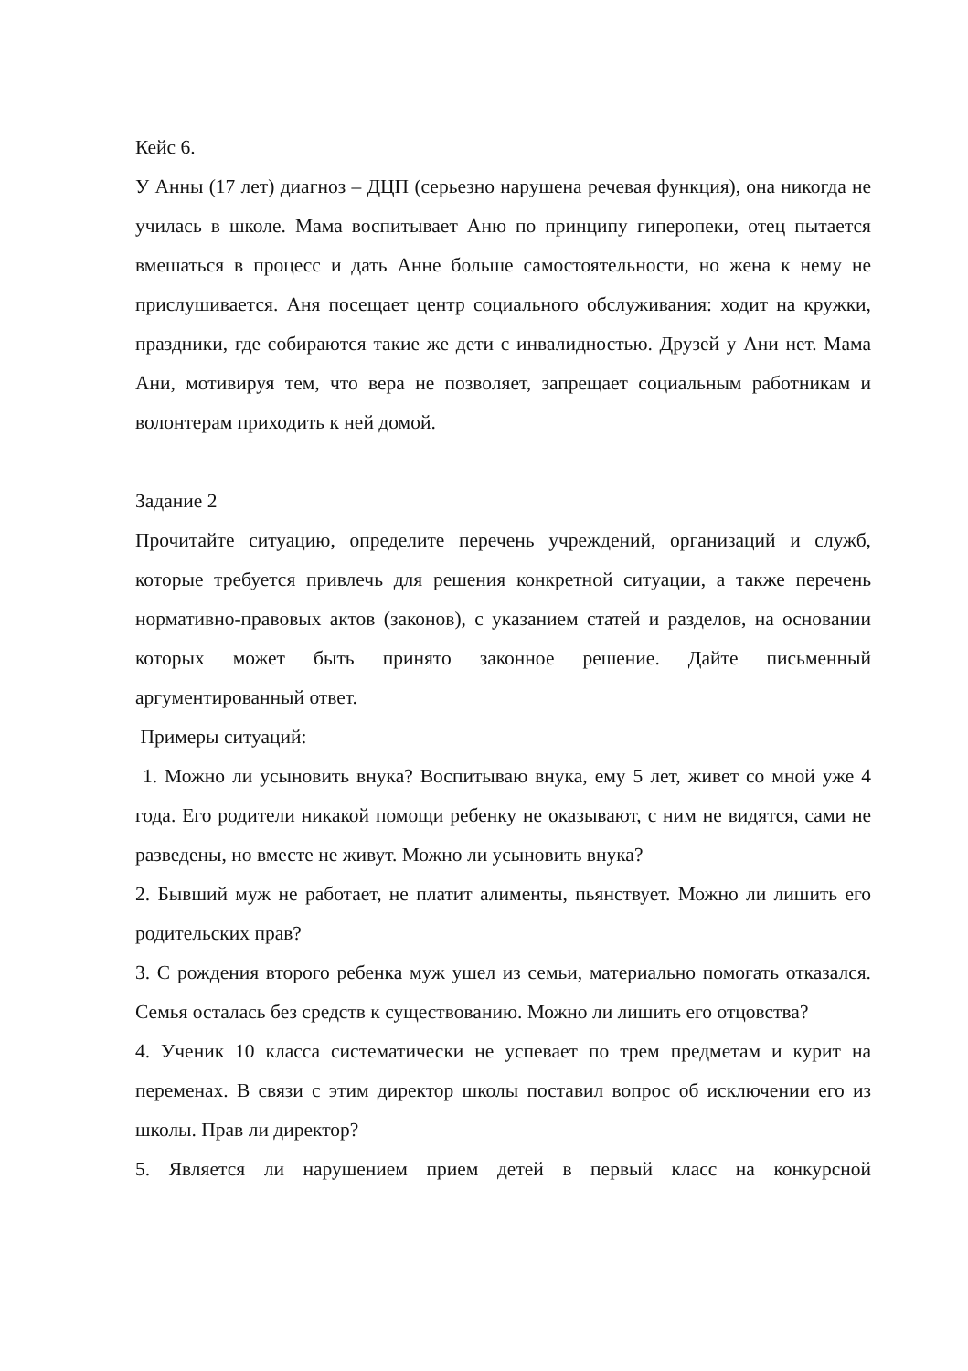Кейс 6.
У Анны (17 лет) диагноз – ДЦП (серьезно нарушена речевая функция), она никогда не училась в школе. Мама воспитывает Аню по принципу гиперопеки, отец пытается вмешаться в процесс и дать Анне больше самостоятельности, но жена к нему не прислушивается. Аня посещает центр социального обслуживания: ходит на кружки, праздники, где собираются такие же дети с инвалидностью. Друзей у Ани нет. Мама Ани, мотивируя тем, что вера не позволяет, запрещает социальным работникам и волонтерам приходить к ней домой.
Задание 2
Прочитайте ситуацию, определите перечень учреждений, организаций и служб, которые требуется привлечь для решения конкретной ситуации, а также перечень нормативно-правовых актов (законов), с указанием статей и разделов, на основании которых может быть принято законное решение. Дайте письменный аргументированный ответ.
Примеры ситуаций:
1. Можно ли усыновить внука? Воспитываю внука, ему 5 лет, живет со мной уже 4 года. Его родители никакой помощи ребенку не оказывают, с ним не видятся, сами не разведены, но вместе не живут. Можно ли усыновить внука?
2. Бывший муж не работает, не платит алименты, пьянствует. Можно ли лишить его родительских прав?
3. С рождения второго ребенка муж ушел из семьи, материально помогать отказался. Семья осталась без средств к существованию. Можно ли лишить его отцовства?
4. Ученик 10 класса систематически не успевает по трем предметам и курит на переменах. В связи с этим директор школы поставил вопрос об исключении его из школы. Прав ли директор?
5. Является ли нарушением прием детей в первый класс на конкурсной